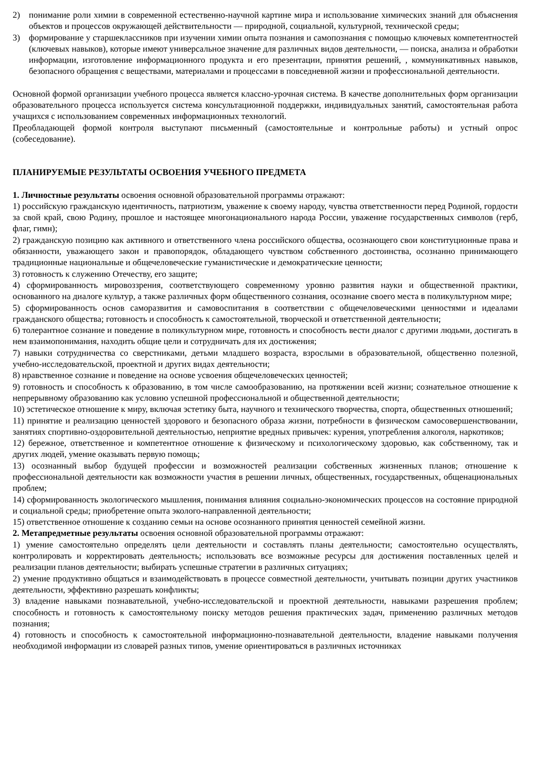2) понимание роли химии в современной естественно-научной картине мира и использование химических знаний для объяснения объектов и процессов окружающей действительности — природной, социальной, культурной, технической среды;
3) формирование у старшеклассников при изучении химии опыта познания и самопознания с помощью ключевых компетентностей (ключевых навыков), которые имеют универсальное значение для различных видов деятельности, — поиска, анализа и обработки информации, изготовление информационного продукта и его презентации, принятия решений, , коммуникативных навыков, безопасного обращения с веществами, материалами и процессами в повседневной жизни и профессиональной деятельности.
Основной формой организации учебного процесса является классно-урочная система. В качестве дополнительных форм организации образовательного процесса используется система консультационной поддержки, индивидуальных занятий, самостоятельная работа учащихся с использованием современных информационных технологий.
Преобладающей формой контроля выступают письменный (самостоятельные и контрольные работы) и устный опрос (собеседование).
ПЛАНИРУЕМЫЕ РЕЗУЛЬТАТЫ ОСВОЕНИЯ УЧЕБНОГО ПРЕДМЕТА
1. Личностные результаты освоения основной образовательной программы отражают:
1) российскую гражданскую идентичность, патриотизм, уважение к своему народу, чувства ответственности перед Родиной, гордости за свой край, свою Родину, прошлое и настоящее многонационального народа России, уважение государственных символов (герб, флаг, гимн);
2) гражданскую позицию как активного и ответственного члена российского общества, осознающего свои конституционные права и обязанности, уважающего закон и правопорядок, обладающего чувством собственного достоинства, осознанно принимающего традиционные национальные и общечеловеческие гуманистические и демократические ценности;
3) готовность к служению Отечеству, его защите;
4) сформированность мировоззрения, соответствующего современному уровню развития науки и общественной практики, основанного на диалоге культур, а также различных форм общественного сознания, осознание своего места в поликультурном мире;
5) сформированность основ саморазвития и самовоспитания в соответствии с общечеловеческими ценностями и идеалами гражданского общества; готовность и способность к самостоятельной, творческой и ответственной деятельности;
6) толерантное сознание и поведение в поликультурном мире, готовность и способность вести диалог с другими людьми, достигать в нем взаимопонимания, находить общие цели и сотрудничать для их достижения;
7) навыки сотрудничества со сверстниками, детьми младшего возраста, взрослыми в образовательной, общественно полезной, учебно-исследовательской, проектной и других видах деятельности;
8) нравственное сознание и поведение на основе усвоения общечеловеческих ценностей;
9) готовность и способность к образованию, в том числе самообразованию, на протяжении всей жизни; сознательное отношение к непрерывному образованию как условию успешной профессиональной и общественной деятельности;
10) эстетическое отношение к миру, включая эстетику быта, научного и технического творчества, спорта, общественных отношений;
11) принятие и реализацию ценностей здорового и безопасного образа жизни, потребности в физическом самосовершенствовании, занятиях спортивно-оздоровительной деятельностью, неприятие вредных привычек: курения, употребления алкоголя, наркотиков;
12) бережное, ответственное и компетентное отношение к физическому и психологическому здоровью, как собственному, так и других людей, умение оказывать первую помощь;
13) осознанный выбор будущей профессии и возможностей реализации собственных жизненных планов; отношение к профессиональной деятельности как возможности участия в решении личных, общественных, государственных, общенациональных проблем;
14) сформированность экологического мышления, понимания влияния социально-экономических процессов на состояние природной и социальной среды; приобретение опыта эколого-направленной деятельности;
15) ответственное отношение к созданию семьи на основе осознанного принятия ценностей семейной жизни.
2. Метапредметные результаты освоения основной образовательной программы отражают:
1) умение самостоятельно определять цели деятельности и составлять планы деятельности; самостоятельно осуществлять, контролировать и корректировать деятельность; использовать все возможные ресурсы для достижения поставленных целей и реализации планов деятельности; выбирать успешные стратегии в различных ситуациях;
2) умение продуктивно общаться и взаимодействовать в процессе совместной деятельности, учитывать позиции других участников деятельности, эффективно разрешать конфликты;
3) владение навыками познавательной, учебно-исследовательской и проектной деятельности, навыками разрешения проблем; способность и готовность к самостоятельному поиску методов решения практических задач, применению различных методов познания;
4) готовность и способность к самостоятельной информационно-познавательной деятельности, владение навыками получения необходимой информации из словарей разных типов, умение ориентироваться в различных источниках